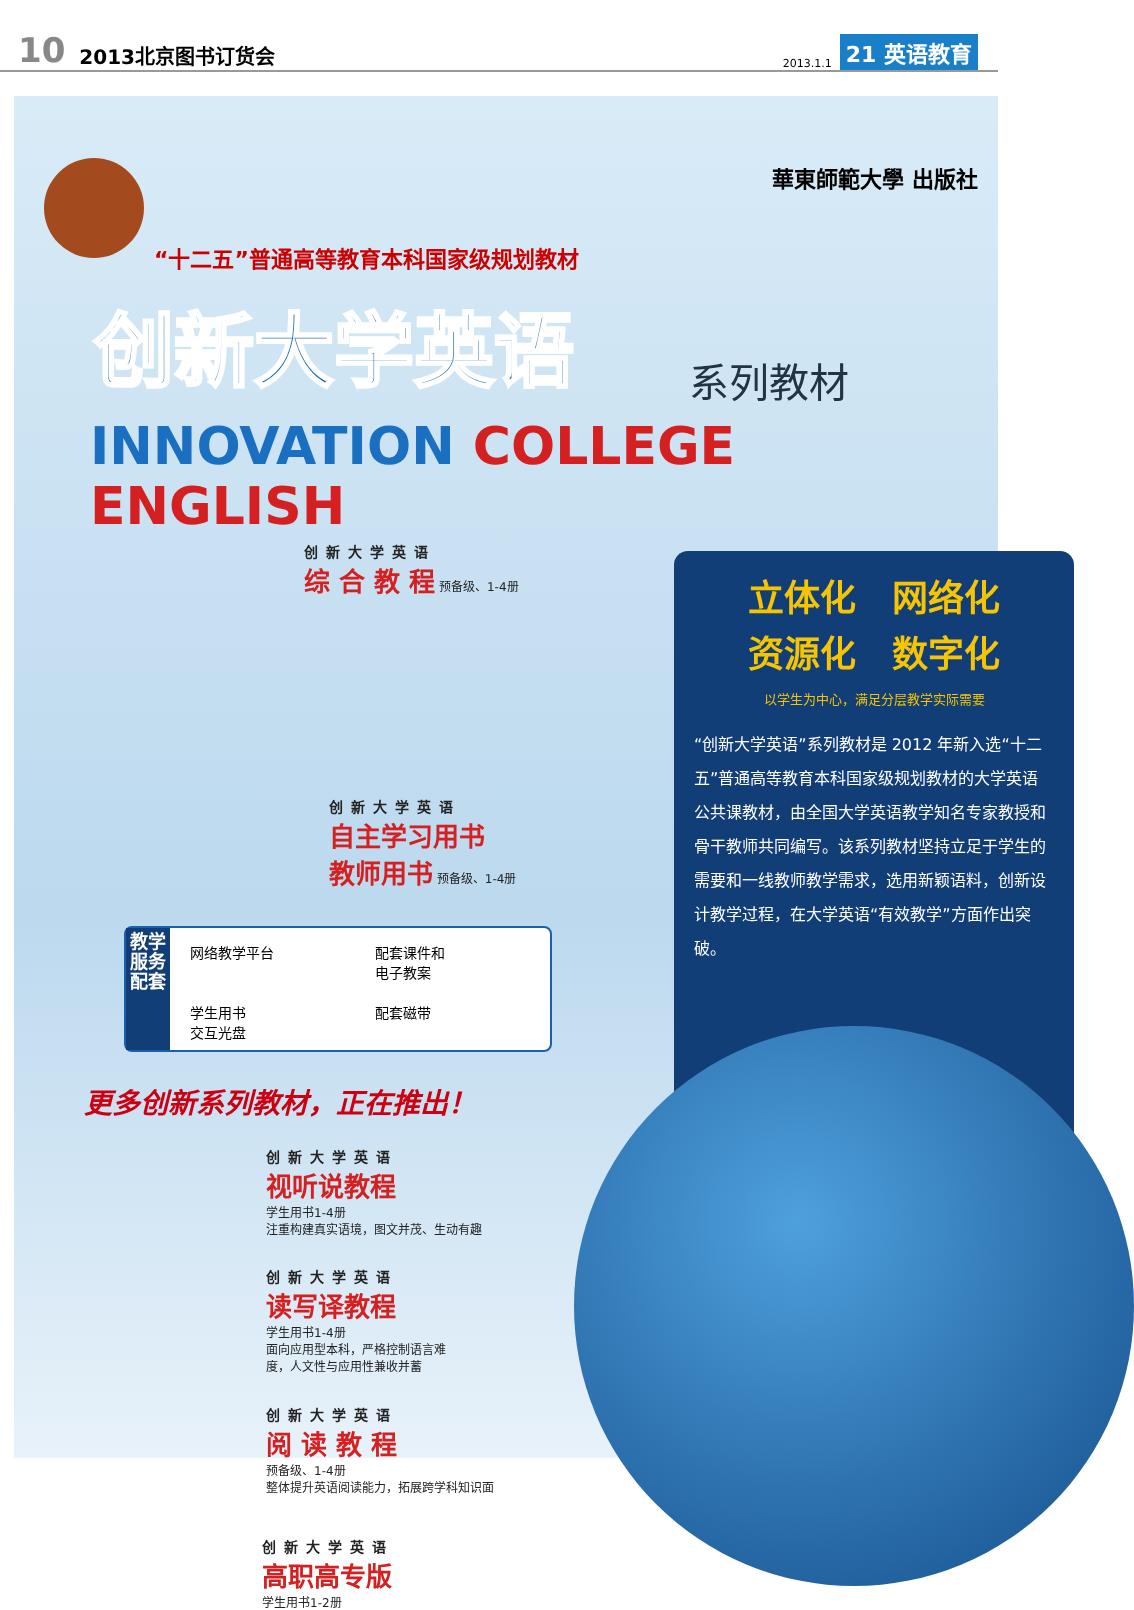10 2013北京图书订货会 2013.1.1 21 英语教育
華東師範大學 出版社
“十二五”普通高等教育本科国家级规划教材
创新大学英语 系列教材
INNOVATION COLLEGE ENGLISH
创新大学英语
综 合 教 程 预备级、1-4册
创新大学英语
自主学习用书
教师用书 预备级、1-4册
教学服务配套
网络教学平台
配套课件和
电子教案
学生用书
交互光盘
配套磁带
立体化　网络化
资源化　数字化
以学生为中心，满足分层教学实际需要
“创新大学英语”系列教材是 2012 年新入选“十二五”普通高等教育本科国家级规划教材的大学英语公共课教材，由全国大学英语教学知名专家教授和骨干教师共同编写。该系列教材坚持立足于学生的需要和一线教师教学需求，选用新颖语料，创新设计教学过程，在大学英语“有效教学”方面作出突破。
更多创新系列教材，正在推出！
创新大学英语
视听说教程
学生用书1-4册
注重构建真实语境，图文并茂、生动有趣
创新大学英语
读写译教程
学生用书1-4册
面向应用型本科，严格控制语言难
度，人文性与应用性兼收并蓄
创新大学英语
阅 读 教 程
预备级、1-4册
整体提升英语阅读能力，拓展跨学科知识面
创新大学英语
高职高专版
学生用书1-2册